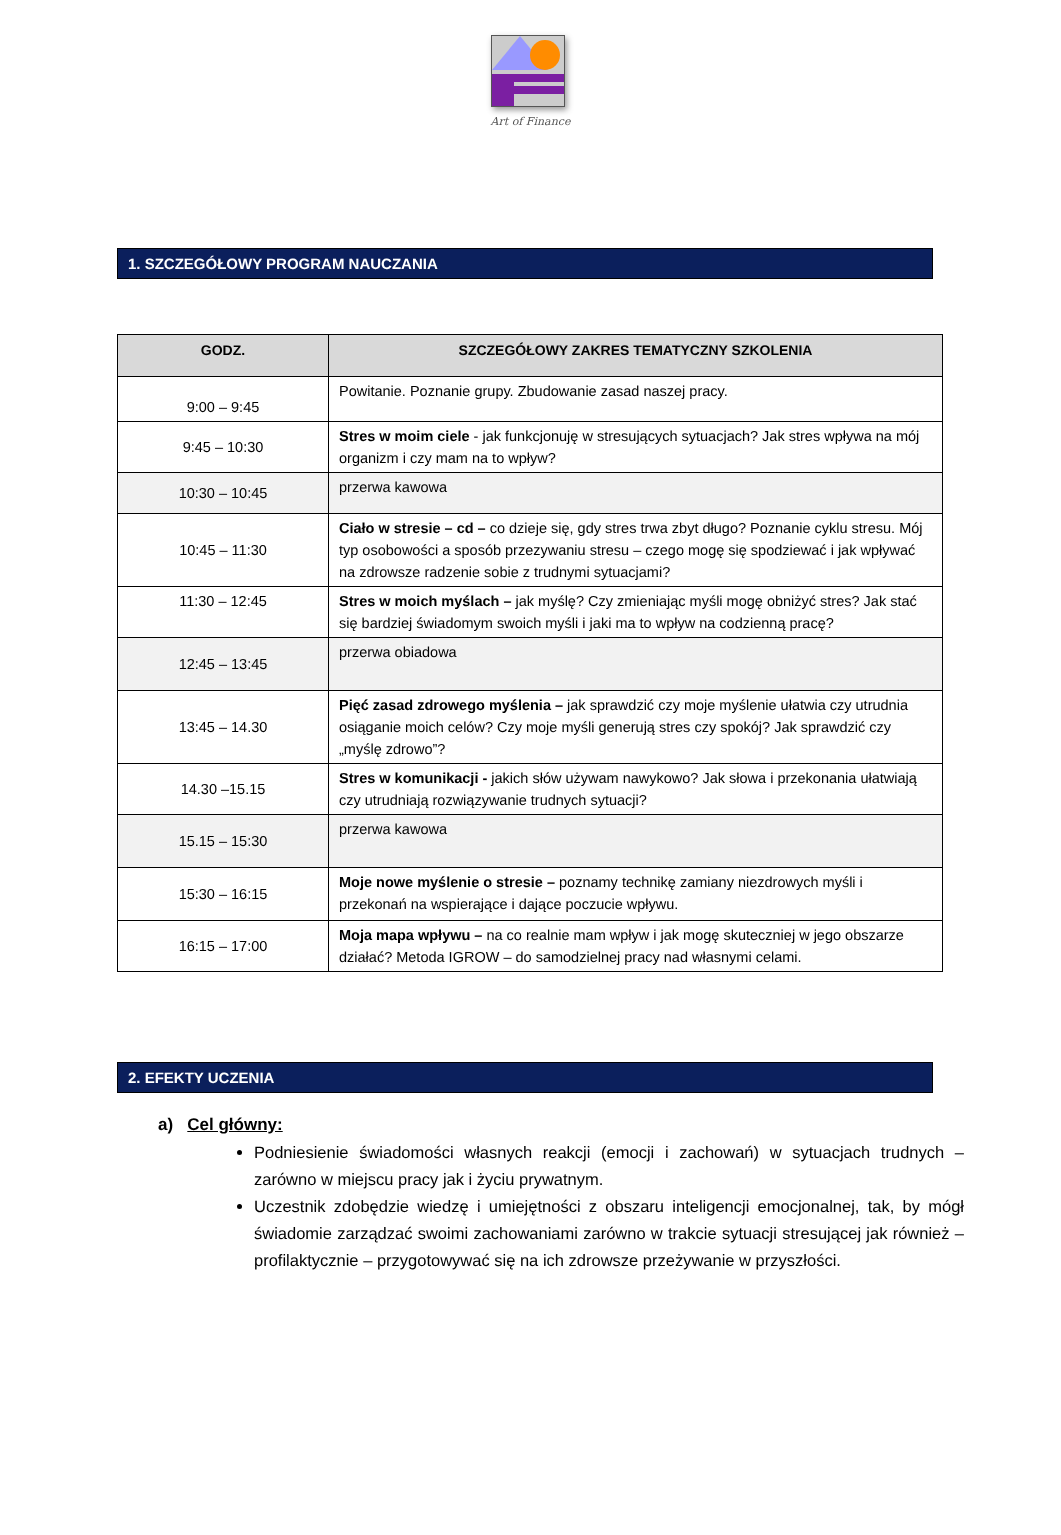Art of Finance
1. SZCZEGÓŁOWY PROGRAM NAUCZANIA
| GODZ. | SZCZEGÓŁOWY ZAKRES TEMATYCZNY SZKOLENIA |
| --- | --- |
| 9:00 – 9:45 | Powitanie. Poznanie grupy. Zbudowanie zasad naszej pracy. |
| 9:45 – 10:30 | Stres w moim ciele - jak funkcjonuję w stresujących sytuacjach? Jak stres wpływa na mój organizm i czy mam na to wpływ? |
| 10:30 – 10:45 | przerwa kawowa |
| 10:45 – 11:30 | Ciało w stresie – cd – co dzieje się, gdy stres trwa zbyt długo? Poznanie cyklu stresu. Mój typ osobowości a sposób przezywaniu stresu – czego mogę się spodziewać i jak wpływać na zdrowsze radzenie sobie z trudnymi sytuacjami? |
| 11:30 – 12:45 | Stres w moich myślach – jak myślę? Czy zmieniając myśli mogę obniżyć stres? Jak stać się bardziej świadomym swoich myśli i jaki ma to wpływ na codzienną pracę? |
| 12:45 – 13:45 | przerwa obiadowa |
| 13:45 – 14.30 | Pięć zasad zdrowego myślenia – jak sprawdzić czy moje myślenie ułatwia czy utrudnia osiąganie moich celów? Czy moje myśli generują stres czy spokój? Jak sprawdzić czy „myślę zdrowo”? |
| 14.30 –15.15 | Stres w komunikacji - jakich słów używam nawykowo? Jak słowa i przekonania ułatwiają czy utrudniają rozwiązywanie trudnych sytuacji? |
| 15.15 – 15:30 | przerwa kawowa |
| 15:30 – 16:15 | Moje nowe myślenie o stresie – poznamy technikę zamiany niezdrowych myśli i przekonań na wspierające i dające poczucie wpływu. |
| 16:15 – 17:00 | Moja mapa wpływu – na co realnie mam wpływ i jak mogę skuteczniej w jego obszarze działać? Metoda IGROW – do samodzielnej pracy nad własnymi celami. |
2. EFEKTY UCZENIA
a) Cel główny:
Podniesienie świadomości własnych reakcji (emocji i zachowań) w sytuacjach trudnych – zarówno w miejscu pracy jak i życiu prywatnym.
Uczestnik zdobędzie wiedzę i umiejętności z obszaru inteligencji emocjonalnej, tak, by mógł świadomie zarządzać swoimi zachowaniami zarówno w trakcie sytuacji stresującej jak również – profilaktycznie – przygotowywać się na ich zdrowsze przeżywanie w przyszłości.